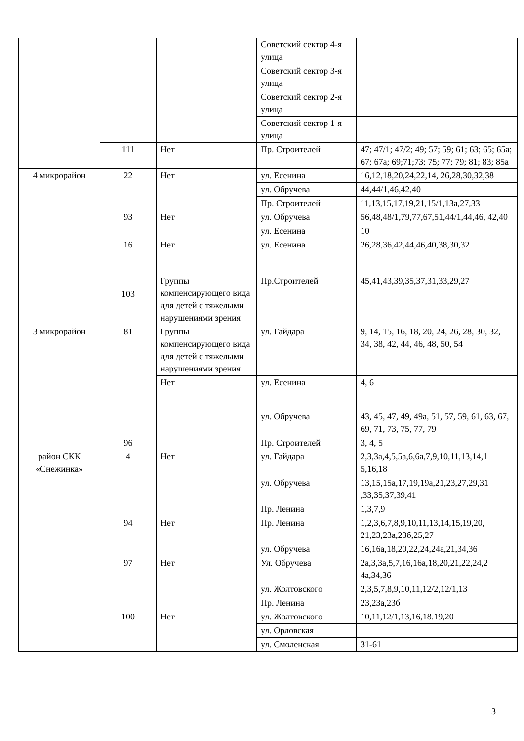| | | | Советский сектор 4-я улица | |
| | | | Советский сектор 3-я улица | |
| | | | Советский сектор 2-я улица | |
| | | | Советский сектор 1-я улица | |
| | 111 | Нет | Пр. Строителей | 47; 47/1; 47/2; 49; 57; 59; 61; 63; 65; 65а; 67; 67а; 69;71;73; 75; 77; 79; 81; 83; 85а |
| 4 микрорайон | 22 | Нет | ул. Есенина | 16,12,18,20,24,22,14, 26,28,30,32,38 |
| | | | ул. Обручева | 44,44/1,46,42,40 |
| | | | Пр. Строителей | 11,13,15,17,19,21,15/1,13а,27,33 |
| | 93 | Нет | ул. Обручева | 56,48,48/1,79,77,67,51,44/1,44,46, 42,40 |
| | | | ул. Есенина | 10 |
| | 16 103 | Нет | ул. Есенина | 26,28,36,42,44,46,40,38,30,32 |
| | | Группы компенсирующего вида для детей с тяжелыми нарушениями зрения | Пр.Строителей | 45,41,43,39,35,37,31,33,29,27 |
| 3 микрорайон | 81 96 | Группы компенсирующего вида для детей с тяжелыми нарушениями зрения | ул. Гайдара | 9, 14, 15, 16, 18, 20, 24, 26, 28, 30, 32, 34, 38, 42, 44, 46, 48, 50, 54 |
| | | Нет | ул. Есенина | 4, 6 |
| | | | ул. Обручева | 43, 45, 47, 49, 49а, 51, 57, 59, 61, 63, 67, 69, 71, 73, 75, 77, 79 |
| | | | Пр. Строителей | 3, 4, 5 |
| район СКК «Снежинка» | 4 | Нет | ул. Гайдара | 2,3,3а,4,5,5а,6,6а,7,9,10,11,13,14,1 5,16,18 |
| | | | ул. Обручева | 13,15,15а,17,19,19а,21,23,27,29,31 ,33,35,37,39,41 |
| | | | Пр. Ленина | 1,3,7,9 |
| | 94 | Нет | Пр. Ленина | 1,2,3,6,7,8,9,10,11,13,14,15,19,20, 21,23,23а,23б,25,27 |
| | | | ул. Обручева | 16,16а,18,20,22,24,24а,21,34,36 |
| | 97 | Нет | Ул. Обручева | 2а,3,3а,5,7,16,16а,18,20,21,22,24,2 4а,34,36 |
| | | | ул. Жолтовского | 2,3,5,7,8,9,10,11,12/2,12/1,13 |
| | | | Пр. Ленина | 23,23а,23б |
| | 100 | Нет | ул. Жолтовского | 10,11,12/1,13,16,18.19,20 |
| | | | ул. Орловская | |
| | | | ул. Смоленская | 31-61 |
3